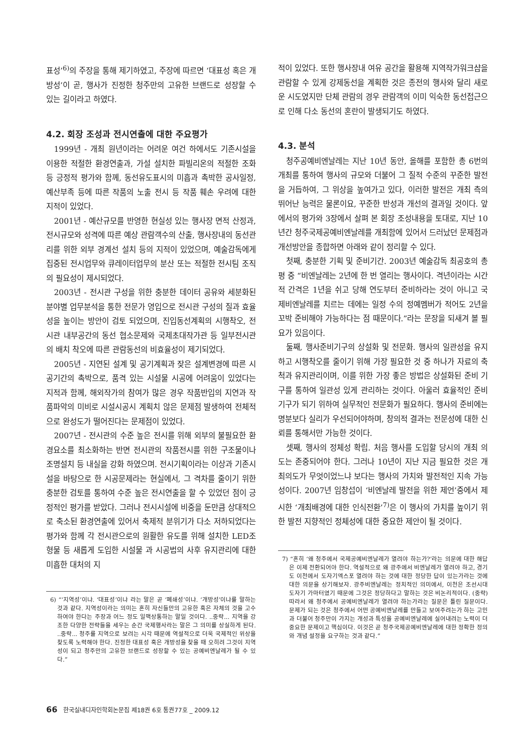표성’<sup>6)</sup>의 주장을 통해 제기하였고, 주장에 따르면 ‘대표성 혹은 개방성’이 곧, 행사가 진정한 청주만의 고유한 브랜드로 성장할 수 있는 길이라고 하였다.
4.2. 회장 조성과 전시연출에 대한 주요평가
1999년 - 개최 원년이라는 어려운 여건 하에서도 기존시설을 이용한 적절한 환경연출과, 가설 설치한 파빌리온의 적절한 조화 등 긍정적 평가와 함께, 동선유도표시의 미흡과 촉박한 공사일정, 예산부족 등에 따른 작품의 노출 전시 등 작품 훼손 우려에 대한 지적이 있었다.
2001년 - 예산규모를 반영한 현실성 있는 행사장 면적 산정과, 전시규모와 성격에 따른 예상 관람객수의 산출, 행사장내의 동선관리를 위한 외부 경계선 설치 등의 지적이 있었으며, 예술감독에게 집중된 전시업무와 큐레이터업무의 분산 또는 적절한 전시팀 조직의 필요성이 제시되었다.
2003년 - 전시관 구성을 위한 충분한 데이터 공유와 세분화된 분야별 업무분석을 통한 전문가 영입으로 전시관 구성의 질과 효율성을 높이는 방안이 검토 되었으며, 진입동선계획의 시행착오, 전시관 내부공간의 동선 협소문제와 국제초대작가관 등 일부전시관의 배치 착오에 따른 관람동선의 비효율성이 제기되었다.
2005년 - 지연된 설계 및 공기계획과 잦은 설계변경에 따른 시공기간의 촉박으로, 품격 있는 시설물 시공에 어려움이 있었다는 지적과 함께, 해외작가의 참여가 많은 경우 작품반입의 지연과 작품파악의 미비로 시설시공시 계획치 않은 문제점 발생하여 전체적으로 완성도가 떨어진다는 문제점이 있었다.
2007년 - 전시관의 수준 높은 전시를 위해 외부의 불필요한 환경요소를 최소화하는 반면 전시관의 작품전시를 위한 구조물이나 조명설치 등 내실을 강화 하였으며. 전시기획이라는 이상과 기존시설을 바탕으로 한 시공문제라는 현실에서, 그 격차를 줄이기 위한 충분한 검토를 통하여 수준 높은 전시연출을 할 수 있었던 점이 긍정적인 평가를 받았다. 그러나 전시시설에 비중을 둔만큼 상대적으로 축소된 환경연출에 있어서 축제적 분위기가 다소 저하되었다는 평가와 함께 각 전시관으로의 원활한 유도를 위해 설치한 LED조형물 등 새롭게 도입한 시설물 과 시공법의 사후 유지관리에 대한 미흡한 대처의 지
6) “‘지역성’이냐. ‘대표성’이냐 라는 말은 곧 ‘폐쇄성’이냐. ‘개방성’이냐를 말하는 것과 같다. 지역성이라는 의미는 흔히 자신들만의 고유한 혹은 자체의 것을 고수하여야 한다는 주장과 어느 정도 일맥상통하는 말일 것이다. ..중략... 지역을 강조한 다양한 전략들을 세우는 순간 국제행사라는 말은 그 의미를 상실하게 된다. ..중략... 청주를 지역으로 보려는 시각 때문에 역설적으로 더욱 국제적인 위상을 찾도록 노력해야 한다. 진정한 대표성 혹은 개방성을 찾을 때 오히려 그것이 지역성이 되고 청주만의 고유한 브랜드로 성장할 수 있는 공예비엔날레가 될 수 있다.”
적이 있었다. 또한 행사장내 여유 공간을 활용해 지역작가워크샵을 관람할 수 있게 강제동선을 계획한 것은 종전의 행사와 달리 새로운 시도였지만 단체 관람의 경우 관람객의 이미 익숙한 동선접근으로 인해 다소 동선의 혼란이 발생되기도 하였다.
4.3. 분석
청주공예비엔날레는 지난 10년 동안, 올해를 포함한 총 6번의 개최를 통하여 행사의 규모와 더불어 그 질적 수준의 꾸준한 발전을 거듭하여, 그 위상을 높여가고 있다, 이러한 발전은 개최 측의 뛰어난 능력은 물론이요, 꾸준한 반성과 개선의 결과일 것이다. 앞에서의 평가와 3장에서 살펴 본 회장 조성내용을 토대로, 지난 10년간 청주국제공예비엔날레를 개최함에 있어서 드러났던 문제점과 개선방안을 종합하면 아래와 같이 정리할 수 있다.
첫째, 충분한 기획 및 준비기간. 2003년 예술감독 최공호의 총평 중 “비엔날레는 2년에 한 번 열리는 행사이다. 격년이라는 시간적 간격은 1년을 쉬고 당해 연도부터 준비하라는 것이 아니고 국제비엔날레를 치르는 데에는 일정 수의 정예멤버가 적어도 2년을 꼬박 준비해야 가능하다는 점 때문이다.”라는 문장을 되새겨 볼 필요가 있음이다.
둘째, 행사준비기구의 상설화 및 전문화. 행사의 일관성을 유지하고 시행착오를 줄이기 위해 가장 필요한 것 중 하나가 자료의 축척과 유지관리이며, 이를 위한 가장 좋은 방법은 상설화된 준비 기구를 통하여 일관성 있게 관리하는 것이다. 아울러 효율적인 준비기구가 되기 위하여 실무적인 전문화가 필요하다. 행사의 준비에는 명분보다 실리가 우선되어야하며, 창의적 결과는 전문성에 대한 신뢰를 통해서만 가능한 것이다.
셋째, 행사의 정체성 확립. 처음 행사를 도입할 당시의 개최 의도는 존중되어야 한다. 그러나 10년이 지난 지금 필요한 것은 개최의도가 무엇이었느냐 보다는 행사의 가치와 발전적인 지속 가능성이다. 2007년 임창섭이 ‘비엔날레 발전을 위한 제언’중에서 제시한 ‘개최배경에 대한 인식전환’<sup>7)</sup>은 이 행사의 가치를 높이기 위한 발전 지향적인 정체성에 대한 중요한 제안이 될 것이다.
7) “흔히 ‘왜 청주에서 국제공예비엔날레가 열려야 하는가?’라는 의문에 대한 해답은 이제 전환되어야 한다. 역설적으로 왜 광주에서 비엔날레가 열려야 하고, 경기도 이천에서 도자기엑스포 열려야 하는 것에 대한 정당한 답이 있는가라는 것에 대한 의문을 상기해보자. 광주비엔날레는 정치적인 의미에서, 이천은 조선시대 도자기 가마터였기 때문에 그것은 정당하다고 말하는 것은 비논리적이다. (중략) 따라서 왜 청주에서 공예비엔날레가 열려야 하는가라는 질문은 틀린 질문이다. 문제가 되는 것은 청주에서 어떤 공예비엔날레를 만들고 보여주려는가 하는 고민과 더불어 청주만이 가지는 개성과 특성을 공예비엔날레에 실어내려는 노력이 더 중요한 문제이고 핵심이다. 이것은 곧 청주국제공예비엔날레에 대한 정확한 정의와 개념 설정을 요구하는 것과 같다.”
66 한국실내디자인학회논문집 제18권 6호 통권77호 _ 2009.12